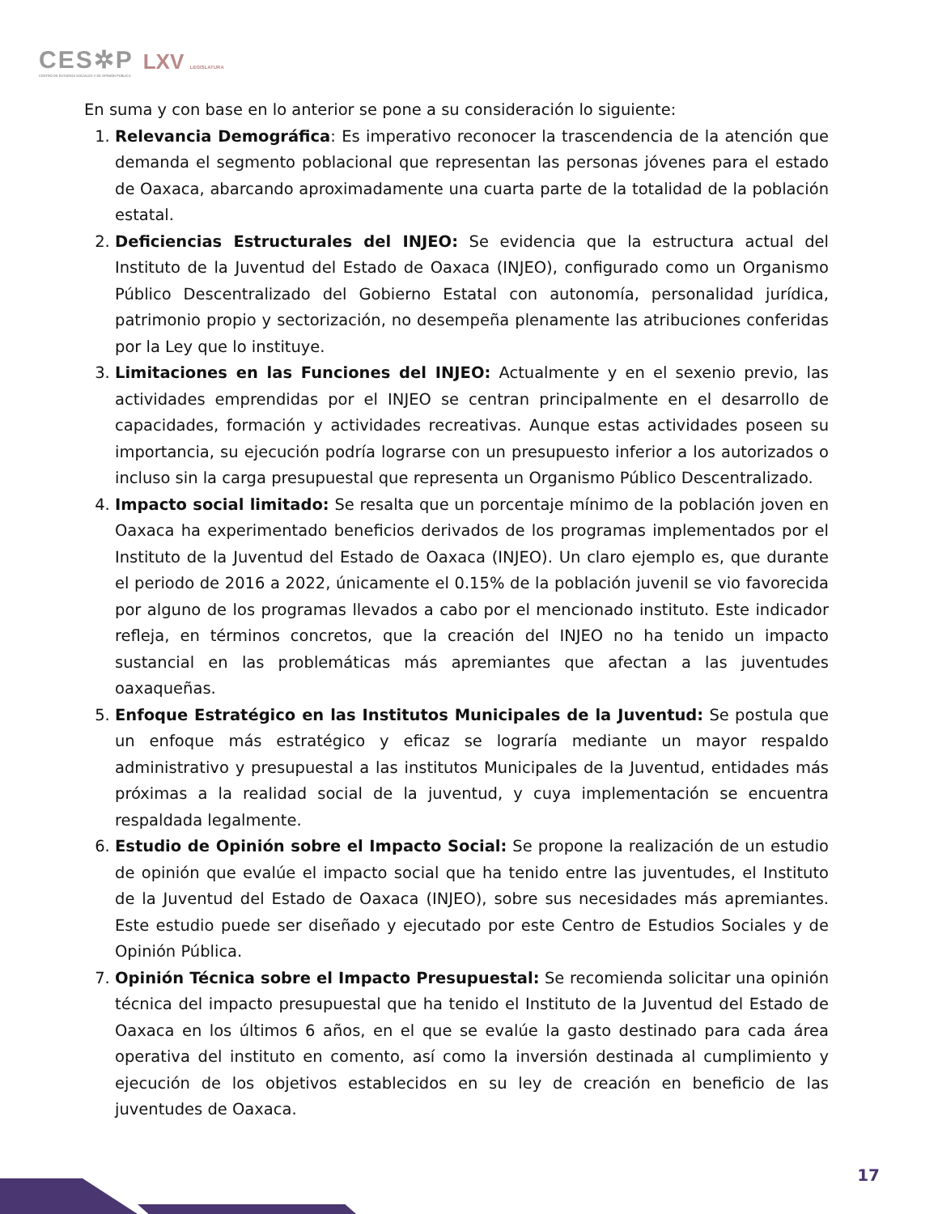CES✲P
CENTRO DE ESTUDIOS SOCIALES Y DE OPINIÓN PÚBLICA
LXV LEGISLATURA
En suma y con base en lo anterior se pone a su consideración lo siguiente:
1. Relevancia Demográfica: Es imperativo reconocer la trascendencia de la atención que demanda el segmento poblacional que representan las personas jóvenes para el estado de Oaxaca, abarcando aproximadamente una cuarta parte de la totalidad de la población estatal.
2. Deficiencias Estructurales del INJEO: Se evidencia que la estructura actual del Instituto de la Juventud del Estado de Oaxaca (INJEO), configurado como un Organismo Público Descentralizado del Gobierno Estatal con autonomía, personalidad jurídica, patrimonio propio y sectorización, no desempeña plenamente las atribuciones conferidas por la Ley que lo instituye.
3. Limitaciones en las Funciones del INJEO: Actualmente y en el sexenio previo, las actividades emprendidas por el INJEO se centran principalmente en el desarrollo de capacidades, formación y actividades recreativas. Aunque estas actividades poseen su importancia, su ejecución podría lograrse con un presupuesto inferior a los autorizados o incluso sin la carga presupuestal que representa un Organismo Público Descentralizado.
4. Impacto social limitado: Se resalta que un porcentaje mínimo de la población joven en Oaxaca ha experimentado beneficios derivados de los programas implementados por el Instituto de la Juventud del Estado de Oaxaca (INJEO). Un claro ejemplo es, que durante el periodo de 2016 a 2022, únicamente el 0.15% de la población juvenil se vio favorecida por alguno de los programas llevados a cabo por el mencionado instituto. Este indicador refleja, en términos concretos, que la creación del INJEO no ha tenido un impacto sustancial en las problemáticas más apremiantes que afectan a las juventudes oaxaqueñas.
5. Enfoque Estratégico en las Institutos Municipales de la Juventud: Se postula que un enfoque más estratégico y eficaz se lograría mediante un mayor respaldo administrativo y presupuestal a las institutos Municipales de la Juventud, entidades más próximas a la realidad social de la juventud, y cuya implementación se encuentra respaldada legalmente.
6. Estudio de Opinión sobre el Impacto Social: Se propone la realización de un estudio de opinión que evalúe el impacto social que ha tenido entre las juventudes, el Instituto de la Juventud del Estado de Oaxaca (INJEO), sobre sus necesidades más apremiantes. Este estudio puede ser diseñado y ejecutado por este Centro de Estudios Sociales y de Opinión Pública.
7. Opinión Técnica sobre el Impacto Presupuestal: Se recomienda solicitar una opinión técnica del impacto presupuestal que ha tenido el Instituto de la Juventud del Estado de Oaxaca en los últimos 6 años, en el que se evalúe la gasto destinado para cada área operativa del instituto en comento, así como la inversión destinada al cumplimiento y ejecución de los objetivos establecidos en su ley de creación en beneficio de las juventudes de Oaxaca.
17